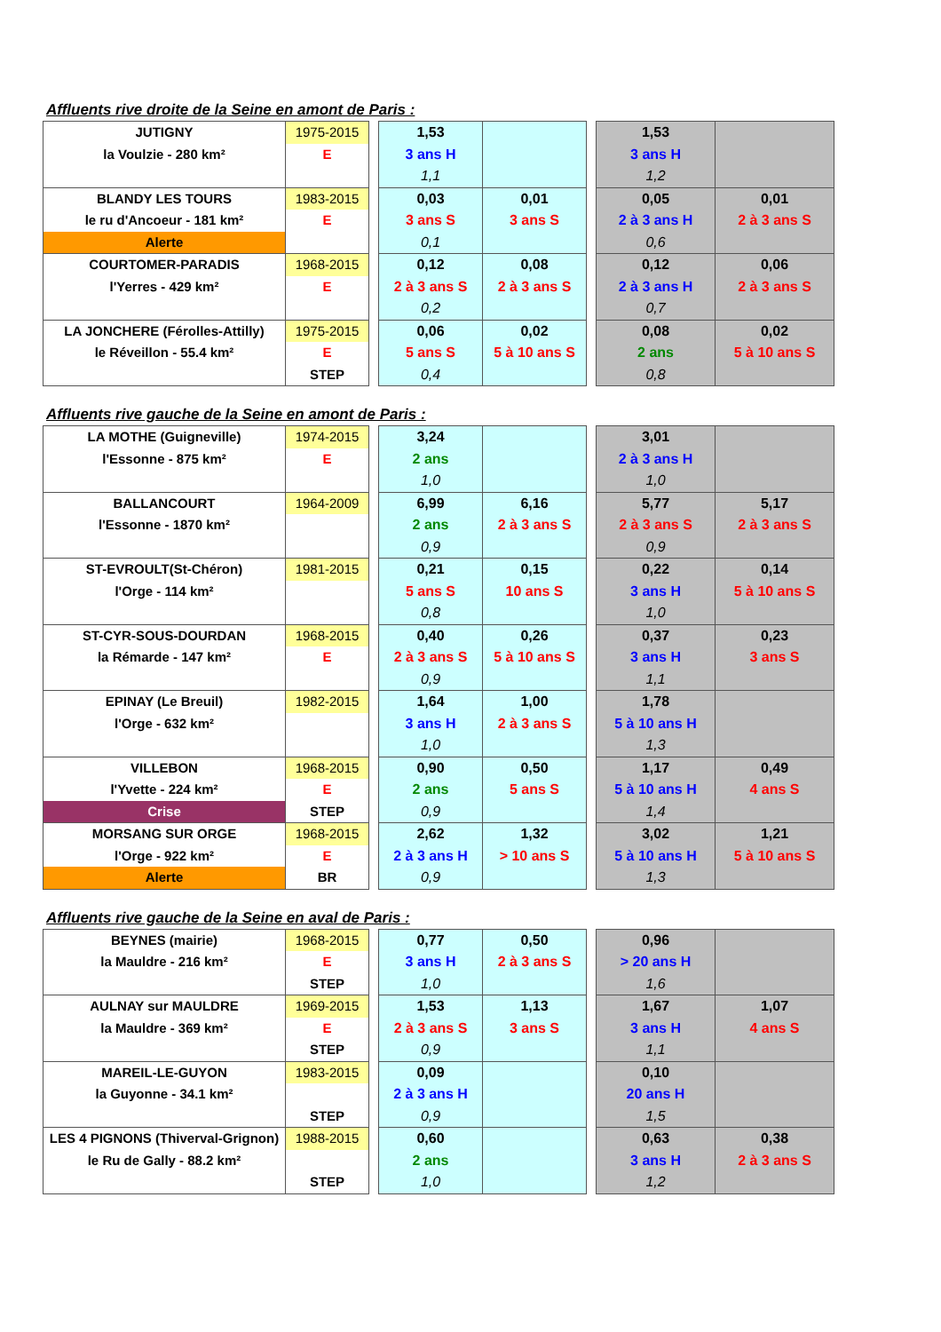Affluents rive droite de la Seine en amont de Paris :
| JUTIGNY la Voulzie - 280 km² | 1975-2015 E | | 1,53 3 ans H 1,1 | | | 1,53 3 ans H 1,2 | |
| BLANDY LES TOURS le ru d'Ancoeur - 181 km² Alerte | 1983-2015 E | | 0,03 3 ans S 0,1 | 0,01 3 ans S | | 0,05 2 à 3 ans H 0,6 | 0,01 2 à 3 ans S |
| COURTOMER-PARADIS l'Yerres - 429 km² | 1968-2015 E | | 0,12 2 à 3 ans S 0,2 | 0,08 2 à 3 ans S | | 0,12 2 à 3 ans H 0,7 | 0,06 2 à 3 ans S |
| LA JONCHERE (Férolles-Attilly) le Réveillon - 55.4 km² | 1975-2015 E STEP | | 0,06 5 ans S 0,4 | 0,02 5 à 10 ans S | | 0,08 2 ans 0,8 | 0,02 5 à 10 ans S |
Affluents rive gauche de la Seine en amont de Paris :
| LA MOTHE (Guigneville) l'Essonne - 875 km² | 1974-2015 E | | 3,24 2 ans 1,0 | | | 3,01 2 à 3 ans H 1,0 | |
| BALLANCOURT l'Essonne - 1870 km² | 1964-2009 | | 6,99 2 ans 0,9 | 6,16 2 à 3 ans S | | 5,77 2 à 3 ans S 0,9 | 5,17 2 à 3 ans S |
| ST-EVROULT(St-Chéron) l'Orge - 114 km² | 1981-2015 | | 0,21 5 ans S 0,8 | 0,15 10 ans S | | 0,22 3 ans H 1,0 | 0,14 5 à 10 ans S |
| ST-CYR-SOUS-DOURDAN la Rémarde - 147 km² | 1968-2015 E | | 0,40 2 à 3 ans S 0,9 | 0,26 5 à 10 ans S | | 0,37 3 ans H 1,1 | 0,23 3 ans S |
| EPINAY (Le Breuil) l'Orge - 632 km² | 1982-2015 | | 1,64 3 ans H 1,0 | 1,00 2 à 3 ans S | | 1,78 5 à 10 ans H 1,3 | |
| VILLEBON l'Yvette - 224 km² Crise | 1968-2015 E STEP | | 0,90 2 ans 0,9 | 0,50 5 ans S | | 1,17 5 à 10 ans H 1,4 | 0,49 4 ans S |
| MORSANG SUR ORGE l'Orge - 922 km² Alerte | 1968-2015 E BR | | 2,62 2 à 3 ans H 0,9 | 1,32 > 10 ans S | | 3,02 5 à 10 ans H 1,3 | 1,21 5 à 10 ans S |
Affluents rive gauche de la Seine en aval de Paris :
| BEYNES (mairie) la Mauldre - 216 km² | 1968-2015 E STEP | | 0,77 3 ans H 1,0 | 0,50 2 à 3 ans S | | 0,96 > 20 ans H 1,6 | |
| AULNAY sur MAULDRE la Mauldre - 369 km² | 1969-2015 E STEP | | 1,53 2 à 3 ans S 0,9 | 1,13 3 ans S | | 1,67 3 ans H 1,1 | 1,07 4 ans S |
| MAREIL-LE-GUYON la Guyonne - 34.1 km² | 1983-2015 STEP | | 0,09 2 à 3 ans H 0,9 | | | 0,10 20 ans H 1,5 | |
| LES 4 PIGNONS (Thiverval-Grignon) le Ru de Gally - 88.2 km² | 1988-2015 STEP | | 0,60 2 ans 1,0 | | | 0,63 3 ans H 1,2 | 0,38 2 à 3 ans S |